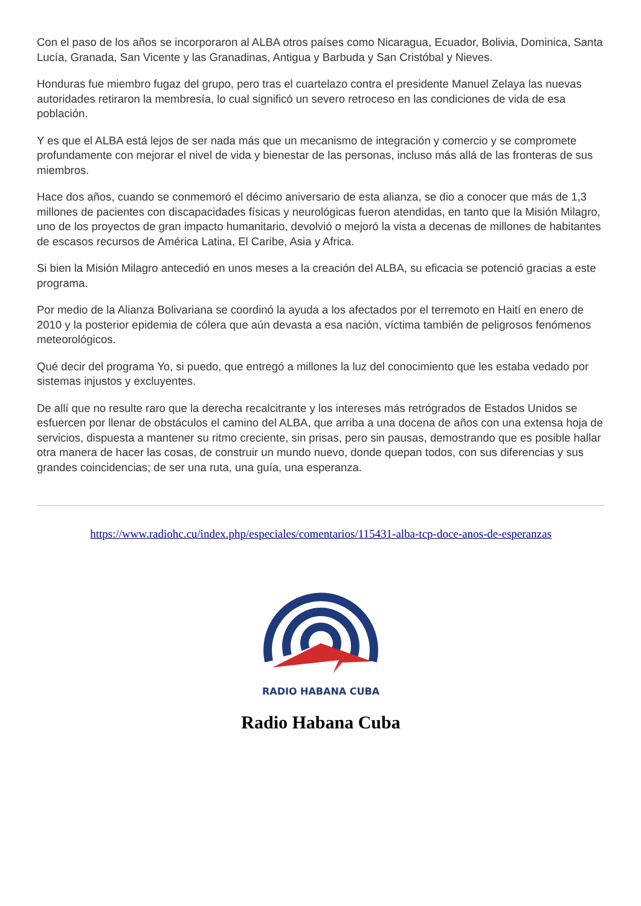Con el paso de los años se incorporaron al ALBA otros países como Nicaragua, Ecuador, Bolivia, Dominica, Santa Lucía, Granada, San Vicente y las Granadinas, Antigua y Barbuda y San Cristóbal y Nieves.
Honduras fue miembro fugaz del grupo, pero tras el cuartelazo contra el presidente Manuel Zelaya las nuevas autoridades retiraron la membresía, lo cual significó un severo retroceso en las condiciones de vida de esa población.
Y es que el ALBA está lejos de ser nada más que un mecanismo de integración y comercio y se compromete profundamente con mejorar el nivel de vida y bienestar de las personas, incluso más allá de las fronteras de sus miembros.
Hace dos años, cuando se conmemoró el décimo aniversario de esta alianza, se dio a conocer que más de 1,3 millones de pacientes con discapacidades físicas y neurológicas fueron atendidas, en tanto que la Misión Milagro, uno de los proyectos de gran impacto humanitario, devolvió o mejoró la vista a decenas de millones de habitantes de escasos recursos de América Latina, El Caribe, Asia y Africa.
Si bien la Misión Milagro antecedió en unos meses a la creación del ALBA, su eficacia se potenció gracias a este programa.
Por medio de la Alianza Bolivariana se coordinó la ayuda a los afectados por el terremoto en Haití en enero de 2010 y la posterior epidemia de cólera que aún devasta a esa nación, víctima también de peligrosos fenómenos meteorológicos.
Qué decir del programa Yo, si puedo, que entregó a millones la luz del conocimiento que les estaba vedado por sistemas injustos y excluyentes.
De allí que no resulte raro que la derecha recalcitrante y los intereses más retrógrados de Estados Unidos se esfuercen por llenar de obstáculos el camino del ALBA, que arriba a una docena de años con una extensa hoja de servicios, dispuesta a mantener su ritmo creciente, sin prisas, pero sin pausas, demostrando que es posible hallar otra manera de hacer las cosas, de construir un mundo nuevo, donde quepan todos, con sus diferencias y sus grandes coincidencias; de ser una ruta, una guía, una esperanza.
https://www.radiohc.cu/index.php/especiales/comentarios/115431-alba-tcp-doce-anos-de-esperanzas
RADIO HABANA CUBA
Radio Habana Cuba